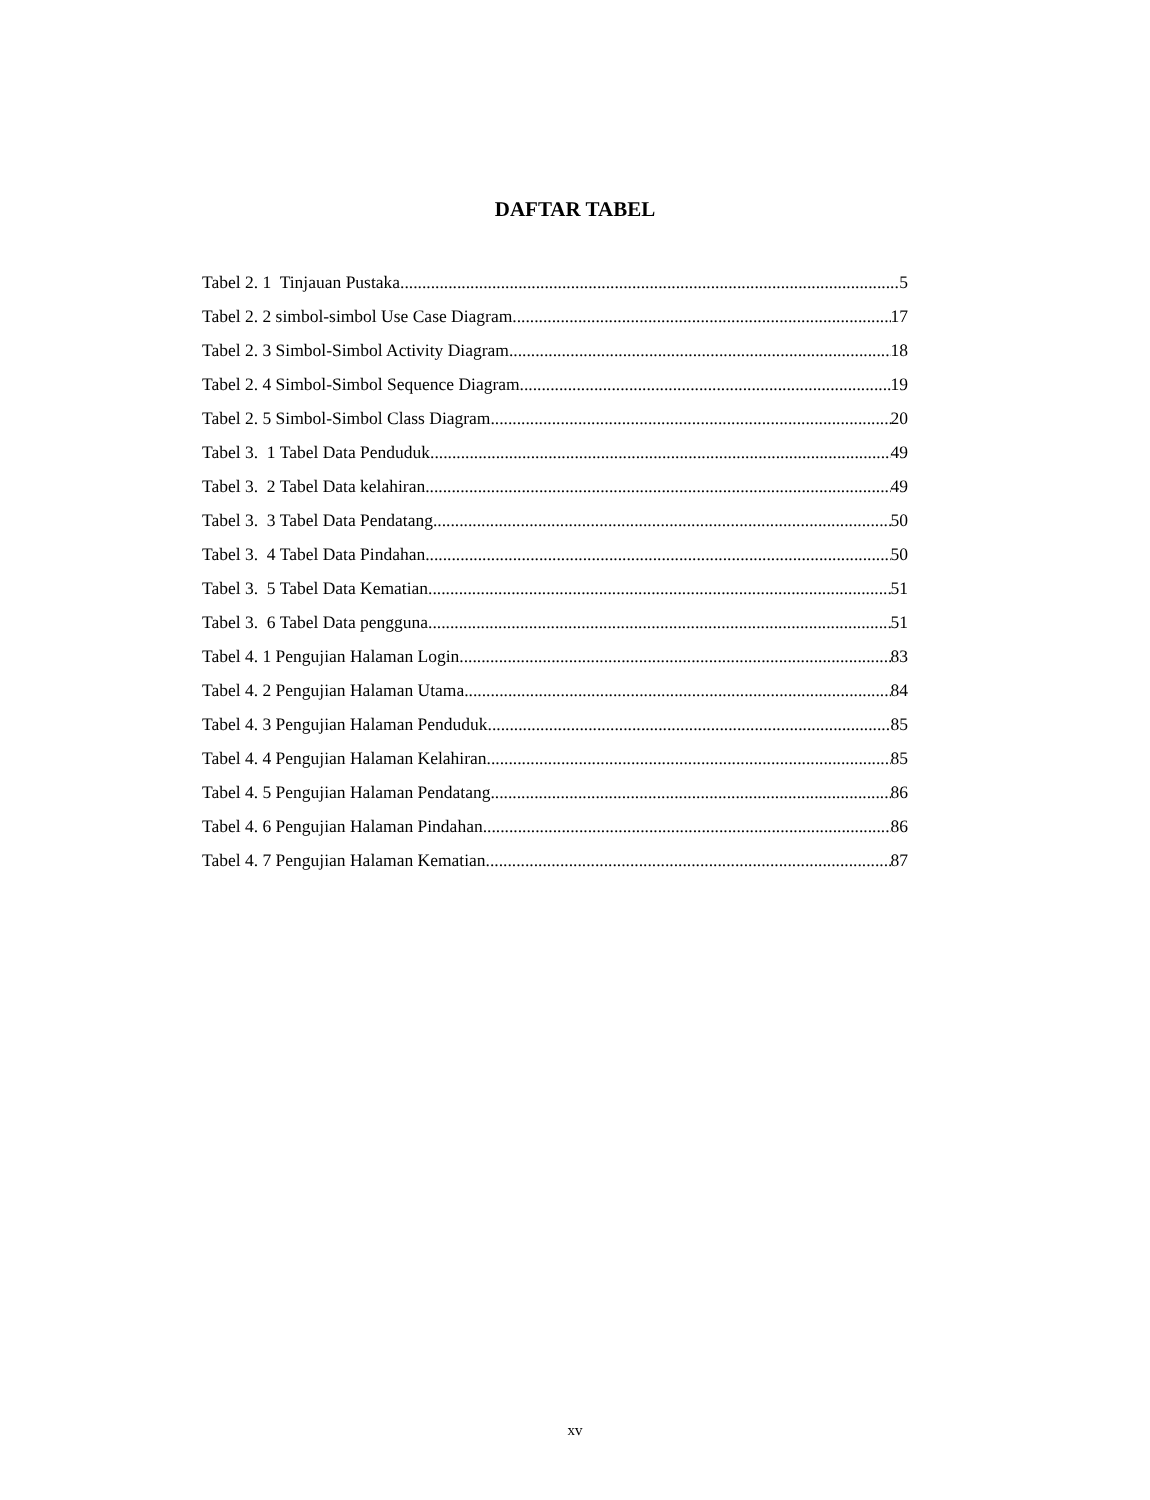DAFTAR TABEL
Tabel 2. 1 Tinjauan Pustaka 5
Tabel 2. 2 simbol-simbol Use Case Diagram 17
Tabel 2. 3 Simbol-Simbol Activity Diagram 18
Tabel 2. 4 Simbol-Simbol Sequence Diagram 19
Tabel 2. 5 Simbol-Simbol Class Diagram 20
Tabel 3. 1 Tabel Data Penduduk 49
Tabel 3. 2 Tabel Data kelahiran 49
Tabel 3. 3 Tabel Data Pendatang 50
Tabel 3. 4 Tabel Data Pindahan 50
Tabel 3. 5 Tabel Data Kematian 51
Tabel 3. 6 Tabel Data pengguna 51
Tabel 4. 1 Pengujian Halaman Login 83
Tabel 4. 2 Pengujian Halaman Utama 84
Tabel 4. 3 Pengujian Halaman Penduduk 85
Tabel 4. 4 Pengujian Halaman Kelahiran 85
Tabel 4. 5 Pengujian Halaman Pendatang 86
Tabel 4. 6 Pengujian Halaman Pindahan 86
Tabel 4. 7 Pengujian Halaman Kematian 87
xv